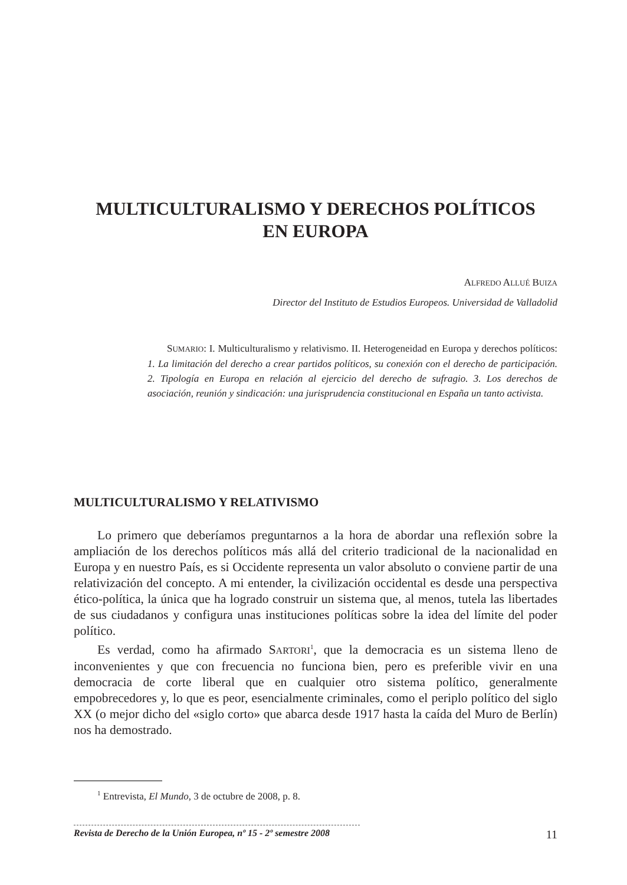MULTICULTURALISMO Y DERECHOS POLÍTICOS
EN EUROPA
ALFREDO ALLUÉ BUIZA
Director del Instituto de Estudios Europeos. Universidad de Valladolid
SUMARIO: I. Multiculturalismo y relativismo. II. Heterogeneidad en Europa y derechos políticos: 1. La limitación del derecho a crear partidos políticos, su conexión con el derecho de participación. 2. Tipología en Europa en relación al ejercicio del derecho de sufragio. 3. Los derechos de asociación, reunión y sindicación: una jurisprudencia constitucional en España un tanto activista.
MULTICULTURALISMO Y RELATIVISMO
Lo primero que deberíamos preguntarnos a la hora de abordar una reflexión sobre la ampliación de los derechos políticos más allá del criterio tradicional de la nacionalidad en Europa y en nuestro País, es si Occidente representa un valor absoluto o conviene partir de una relativización del concepto. A mi entender, la civilización occidental es desde una perspectiva ético-política, la única que ha logrado construir un sistema que, al menos, tutela las libertades de sus ciudadanos y configura unas instituciones políticas sobre la idea del límite del poder político.
Es verdad, como ha afirmado SARTORI<sup>1</sup>, que la democracia es un sistema lleno de inconvenientes y que con frecuencia no funciona bien, pero es preferible vivir en una democracia de corte liberal que en cualquier otro sistema político, generalmente empobrecedores y, lo que es peor, esencialmente criminales, como el periplo político del siglo XX (o mejor dicho del «siglo corto» que abarca desde 1917 hasta la caída del Muro de Berlín) nos ha demostrado.
<sup>1</sup> Entrevista, El Mundo, 3 de octubre de 2008, p. 8.
Revista de Derecho de la Unión Europea, nº 15 - 2º semestre 2008 11